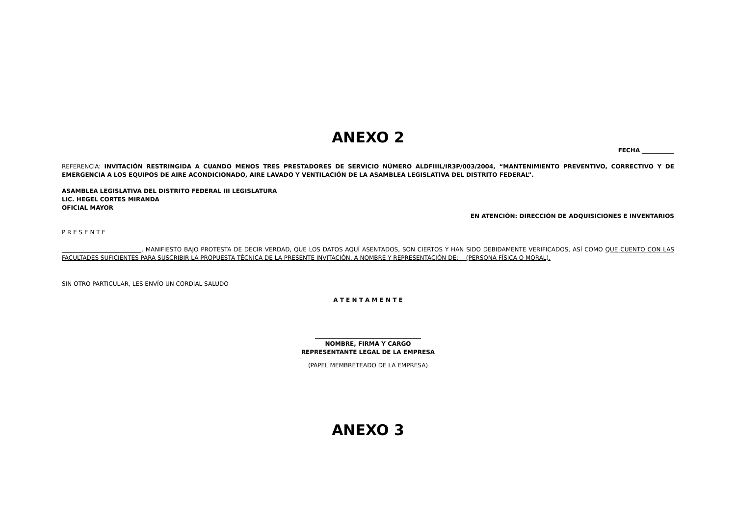ANEXO 2
FECHA ___________
REFERENCIA: INVITACIÓN RESTRINGIDA A CUANDO MENOS TRES PRESTADORES DE SERVICIO NÚMERO ALDFIIIL/IR3P/003/2004, “MANTENIMIENTO PREVENTIVO, CORRECTIVO Y DE EMERGENCIA A LOS EQUIPOS DE AIRE ACONDICIONADO, AIRE LAVADO Y VENTILACIÓN DE LA ASAMBLEA LEGISLATIVA DEL DISTRITO FEDERAL”.
ASAMBLEA LEGISLATIVA DEL DISTRITO FEDERAL III LEGISLATURA
LIC. HEGEL CORTES MIRANDA
OFICIAL MAYOR
EN ATENCIÓN: DIRECCIÓN DE ADQUISICIONES E INVENTARIOS
P R E S E N T E
___________________________, MANIFIESTO BAJO PROTESTA DE DECIR VERDAD, QUE LOS DATOS AQUÍ ASENTADOS, SON CIERTOS Y HAN SIDO DEBIDAMENTE VERIFICADOS, ASÍ COMO QUE CUENTO CON LAS FACULTADES SUFICIENTES PARA SUSCRIBIR LA PROPUESTA TÉCNICA DE LA PRESENTE INVITACIÓN, A NOMBRE Y REPRESENTACIÓN DE: __(PERSONA FÍSICA O MORAL).
SIN OTRO PARTICULAR, LES ENVÍO UN CORDIAL SALUDO
A T E N T A M E N T E
____________________________________
NOMBRE, FIRMA Y CARGO
REPRESENTANTE LEGAL DE LA EMPRESA
(PAPEL MEMBRETEADO DE LA EMPRESA)
ANEXO 3